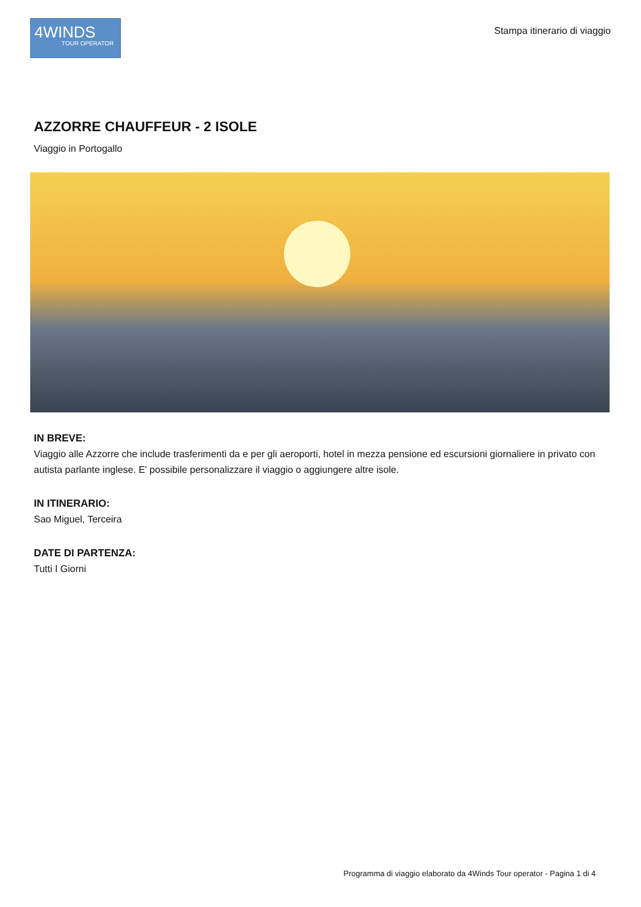4WINDS
TOUR OPERATOR
Stampa itinerario di viaggio
AZZORRE CHAUFFEUR - 2 ISOLE
Viaggio in Portogallo
IN BREVE:
Viaggio alle Azzorre che include trasferimenti da e per gli aeroporti, hotel in mezza pensione ed escursioni giornaliere in privato con autista parlante inglese. E' possibile personalizzare il viaggio o aggiungere altre isole.
IN ITINERARIO:
Sao Miguel, Terceira
DATE DI PARTENZA:
Tutti I Giorni
Programma di viaggio elaborato da 4Winds Tour operator - Pagina 1 di 4